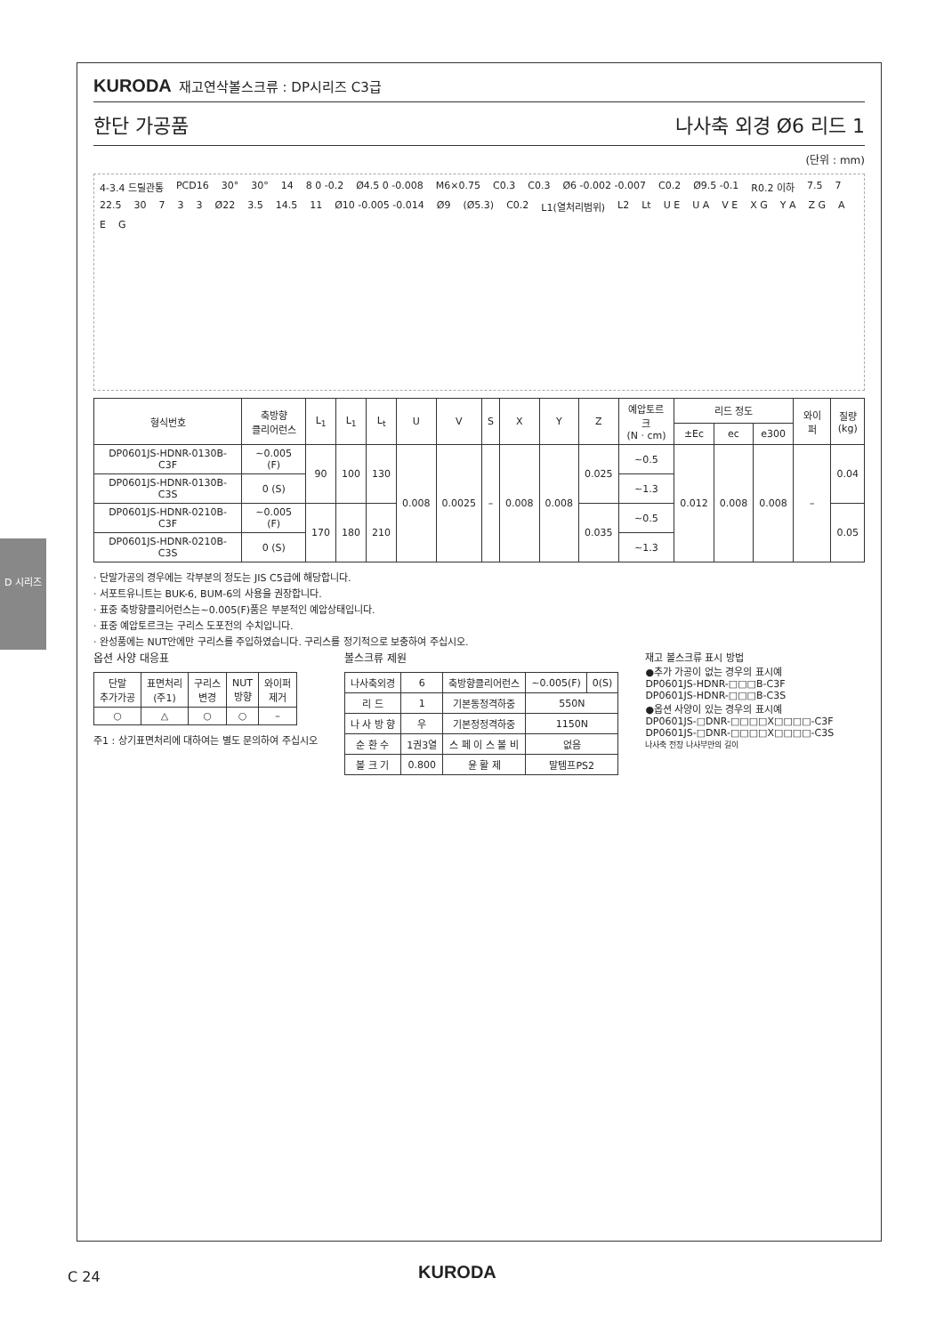D 시리즈
KURODA 재고연삭볼스크류 : DP시리즈 C3급
한단 가공품 나사축 외경 Ø6 리드 1
(단위 : mm)
4-3.4 드릴관통 PCD16 30° 30° 14 8 0 -0.2 Ø4.5 0 -0.008 M6×0.75 C0.3 C0.3 Ø6 -0.002 -0.007 C0.2 Ø9.5 -0.1 R0.2 이하 7.5 7 22.5 30 7 3 3 Ø22 3.5 14.5 11 Ø10 -0.005 -0.014 Ø9 (Ø5.3) C0.2 L1(열처리범위) L2 Lt U E U A V E X G Y A Z G A E G
| 형식번호 | 축방향 클리어런스 | L<sub>1</sub> | L<sub>1</sub> | L<sub>t</sub> | U | V | S | X | Y | Z | 예압토르크 (N · cm) | 리드 정도 | | | 와이퍼 | 질량 (kg) |
| --- | --- | --- | --- | --- | --- | --- | --- | --- | --- | --- | --- | --- | --- | --- | --- | --- |
| | | | | | | | | | | | | ±Ec | ec | e300 | | |
| DP0601JS-HDNR-0130B-C3F | ~0.005 (F) | 90 | 100 | 130 | 0.008 | 0.0025 | – | 0.008 | 0.008 | 0.025 | ~0.5 | 0.012 | 0.008 | 0.008 | – | 0.04 |
| DP0601JS-HDNR-0130B-C3S | 0 (S) | | | | | | | | | | ~1.3 | | | | | |
| DP0601JS-HDNR-0210B-C3F | ~0.005 (F) | 170 | 180 | 210 | | | | | | 0.035 | ~0.5 | | | | | 0.05 |
| DP0601JS-HDNR-0210B-C3S | 0 (S) | | | | | | | | | | ~1.3 | | | | | |
· 단말가공의 경우에는 각부분의 정도는 JIS C5급에 해당합니다.
· 서포트유니트는 BUK-6, BUM-6의 사용을 권장합니다.
· 표중 축방향클리어런스는~0.005(F)품은 부분적인 예압상태입니다.
· 표중 예압토르크는 구리스 도포전의 수치입니다.
· 완성품에는 NUT안에만 구리스를 주입하였습니다. 구리스를 정기적으로 보충하여 주십시오.
옵션 사양 대응표
| 단말 추가가공 | 표면처리 (주1) | 구리스 변경 | NUT 방향 | 와이퍼 제거 |
| --- | --- | --- | --- | --- |
| ○ | △ | ○ | ○ | – |
주1 : 상기표면처리에 대하여는 별도 문의하여 주십시오
볼스크류 제원
| 나사축외경 | 6 | 축방향클리어런스 | ~0.005(F) | 0(S) |
| --- | --- | --- | --- | --- |
| 리 드 | 1 | 기본동정격하중 | 550N | |
| 나 사 방 향 | 우 | 기본정정격하중 | 1150N | |
| 순 환 수 | 1권3열 | 스 페 이 스 볼 비 | 없음 | |
| 볼 크 기 | 0.800 | 윤 활 제 | 말템프PS2 | |
재고 볼스크류 표시 방법
●추가 가공이 없는 경우의 표시예
DP0601JS-HDNR-□□□B-C3F
DP0601JS-HDNR-□□□B-C3S
●옵션 사양이 있는 경우의 표시예
DP0601JS-□DNR-□□□□X□□□□-C3F
DP0601JS-□DNR-□□□□X□□□□-C3S
나사축 전장 나사부만의 길이
C 24 KURODA